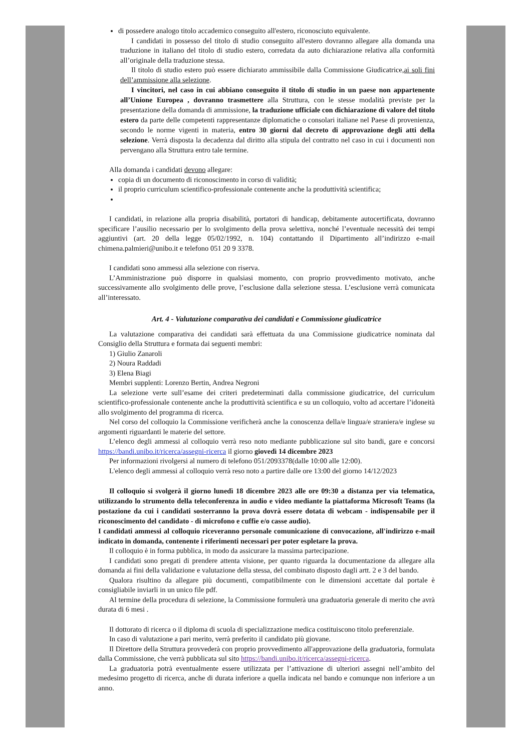di possedere analogo titolo accademico conseguito all'estero, riconosciuto equivalente.
I candidati in possesso del titolo di studio conseguito all'estero dovranno allegare alla domanda una traduzione in italiano del titolo di studio estero, corredata da auto dichiarazione relativa alla conformità all’originale della traduzione stessa.
Il titolo di studio estero può essere dichiarato ammissibile dalla Commissione Giudicatrice,ai soli fini dell’ammissione alla selezione.
I vincitori, nel caso in cui abbiano conseguito il titolo di studio in un paese non appartenente all’Unione Europea , dovranno trasmettere alla Struttura, con le stesse modalità previste per la presentazione della domanda di ammissione, la traduzione ufficiale con dichiarazione di valore del titolo estero da parte delle competenti rappresentanze diplomatiche o consolari italiane nel Paese di provenienza, secondo le norme vigenti in materia, entro 30 giorni dal decreto di approvazione degli atti della selezione. Verrà disposta la decadenza dal diritto alla stipula del contratto nel caso in cui i documenti non pervengano alla Struttura entro tale termine.
Alla domanda i candidati devono allegare:
copia di un documento di riconoscimento in corso di validità;
il proprio curriculum scientifico-professionale contenente anche la produttività scientifica;
I candidati, in relazione alla propria disabilità, portatori di handicap, debitamente autocertificata, dovranno specificare l’ausilio necessario per lo svolgimento della prova selettiva, nonché l’eventuale necessità dei tempi aggiuntivi (art. 20 della legge 05/02/1992, n. 104) contattando il Dipartimento all’indirizzo e-mail chimena.palmieri@unibo.it e telefono 051 20 9 3378.
I candidati sono ammessi alla selezione con riserva.
L’Amministrazione può disporre in qualsiasi momento, con proprio provvedimento motivato, anche successivamente allo svolgimento delle prove, l’esclusione dalla selezione stessa. L’esclusione verrà comunicata all’interessato.
Art. 4 - Valutazione comparativa dei candidati e Commissione giudicatrice
La valutazione comparativa dei candidati sarà effettuata da una Commissione giudicatrice nominata dal Consiglio della Struttura e formata dai seguenti membri:
1) Giulio Zanaroli
2) Noura Raddadi
3) Elena Biagi
Membri supplenti: Lorenzo Bertin, Andrea Negroni
La selezione verte sull’esame dei criteri predeterminati dalla commissione giudicatrice, del curriculum scientifico-professionale contenente anche la produttività scientifica e su un colloquio, volto ad accertare l’idoneità allo svolgimento del programma di ricerca.
Nel corso del colloquio la Commissione verificherà anche la conoscenza della/e lingua/e straniera/e inglese su argomenti riguardanti le materie del settore.
L’elenco degli ammessi al colloquio verrà reso noto mediante pubblicazione sul sito bandi, gare e concorsi https://bandi.unibo.it/ricerca/assegni-ricerca il giorno giovedì 14 dicembre 2023
Per informazioni rivolgersi al numero di telefono 051/2093378(dalle 10:00 alle 12:00).
L'elenco degli ammessi al colloquio verrà reso noto a partire dalle ore 13:00 del giorno 14/12/2023
Il colloquio si svolgerà il giorno lunedì 18 dicembre 2023 alle ore 09:30 a distanza per via telematica, utilizzando lo strumento della teleconferenza in audio e video mediante la piattaforma Microsoft Teams (la postazione da cui i candidati sosterranno la prova dovrà essere dotata di webcam - indispensabile per il riconoscimento del candidato - di microfono e cuffie e/o casse audio).
I candidati ammessi al colloquio riceveranno personale comunicazione di convocazione, all'indirizzo e-mail indicato in domanda, contenente i riferimenti necessari per poter espletare la prova.
Il colloquio è in forma pubblica, in modo da assicurare la massima partecipazione.
I candidati sono pregati di prendere attenta visione, per quanto riguarda la documentazione da allegare alla domanda ai fini della validazione e valutazione della stessa, del combinato disposto dagli artt. 2 e 3 del bando.
Qualora risultino da allegare più documenti, compatibilmente con le dimensioni accettate dal portale è consigliabile inviarli in un unico file pdf.
Al termine della procedura di selezione, la Commissione formulerà una graduatoria generale di merito che avrà durata di 6 mesi .
Il dottorato di ricerca o il diploma di scuola di specializzazione medica costituiscono titolo preferenziale.
In caso di valutazione a pari merito, verrà preferito il candidato più giovane.
Il Direttore della Struttura provvederà con proprio provvedimento all'approvazione della graduatoria, formulata dalla Commissione, che verrà pubblicata sul sito https://bandi.unibo.it/ricerca/assegni-ricerca.
La graduatoria potrà eventualmente essere utilizzata per l’attivazione di ulteriori assegni nell’ambito del medesimo progetto di ricerca, anche di durata inferiore a quella indicata nel bando e comunque non inferiore a un anno.